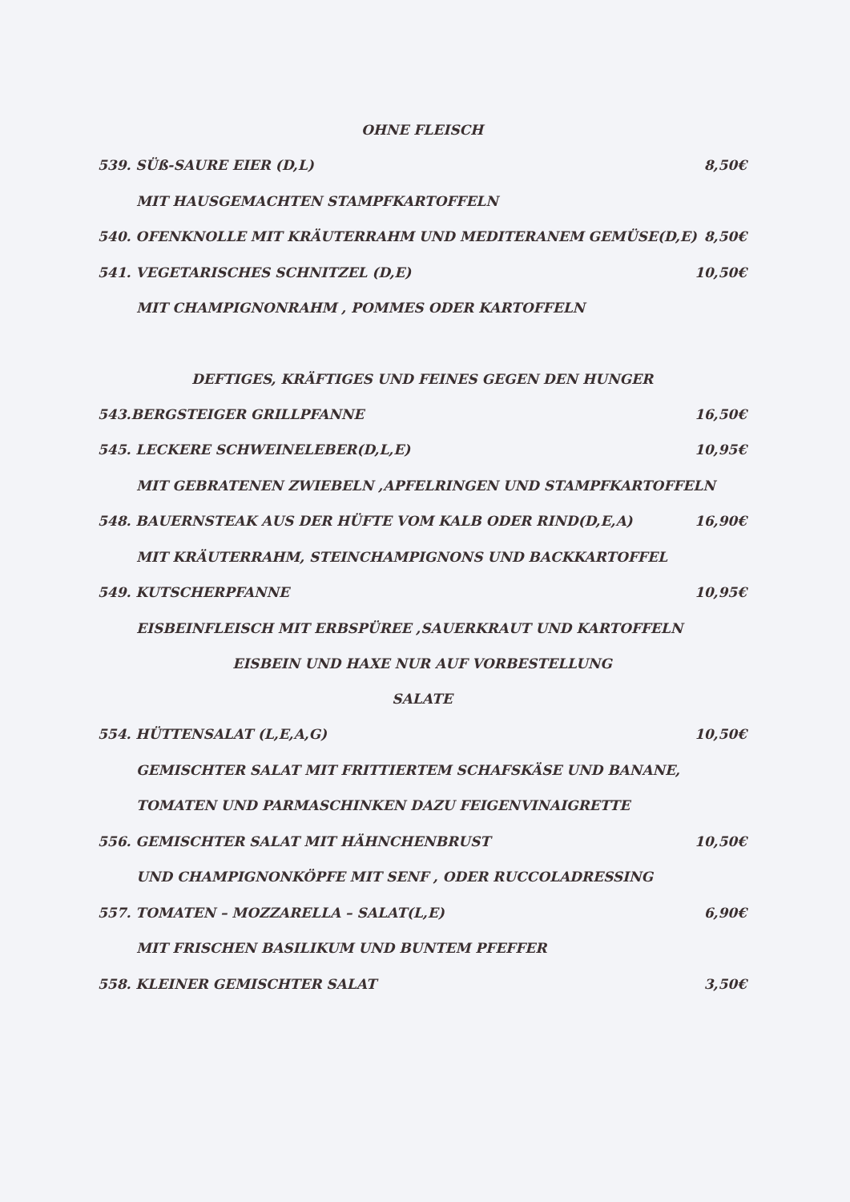OHNE FLEISCH
539. SÜß-SAURE EIER (D,L) 8,50€
MIT HAUSGEMACHTEN STAMPFKARTOFFELN
540. OFENKNOLLE MIT KRÄUTERRAHM UND MEDITERANEM GEMÜSE(D,E) 8,50€
541. VEGETARISCHES SCHNITZEL (D,E) 10,50€
MIT CHAMPIGNONRAHM , POMMES ODER KARTOFFELN
DEFTIGES, KRÄFTIGES UND FEINES GEGEN DEN HUNGER
543.BERGSTEIGER GRILLPFANNE 16,50€
545. LECKERE SCHWEINELEBER(D,L,E) 10,95€
MIT GEBRATENEN ZWIEBELN ,APFELRINGEN UND STAMPFKARTOFFELN
548. BAUERNSTEAK AUS DER HÜFTE VOM KALB ODER RIND(D,E,A) 16,90€
MIT KRÄUTERRAHM, STEINCHAMPIGNONS UND BACKKARTOFFEL
549. KUTSCHERPFANNE 10,95€
EISBEINFLEISCH MIT ERBSPÜREE ,SAUERKRAUT UND KARTOFFELN
EISBEIN UND HAXE NUR AUF VORBESTELLUNG
SALATE
554. HÜTTENSALAT (L,E,A,G) 10,50€
GEMISCHTER SALAT MIT FRITTIERTEM SCHAFSKÄSE UND BANANE,
TOMATEN UND PARMASCHINKEN DAZU FEIGENVINAIGRETTE
556. GEMISCHTER SALAT MIT HÄHNCHENBRUST 10,50€
UND CHAMPIGNONKÖPFE MIT SENF , ODER RUCCOLADRESSING
557. TOMATEN – MOZZARELLA – SALAT(L,E) 6,90€
MIT FRISCHEN BASILIKUM UND BUNTEM PFEFFER
558. KLEINER GEMISCHTER SALAT 3,50€